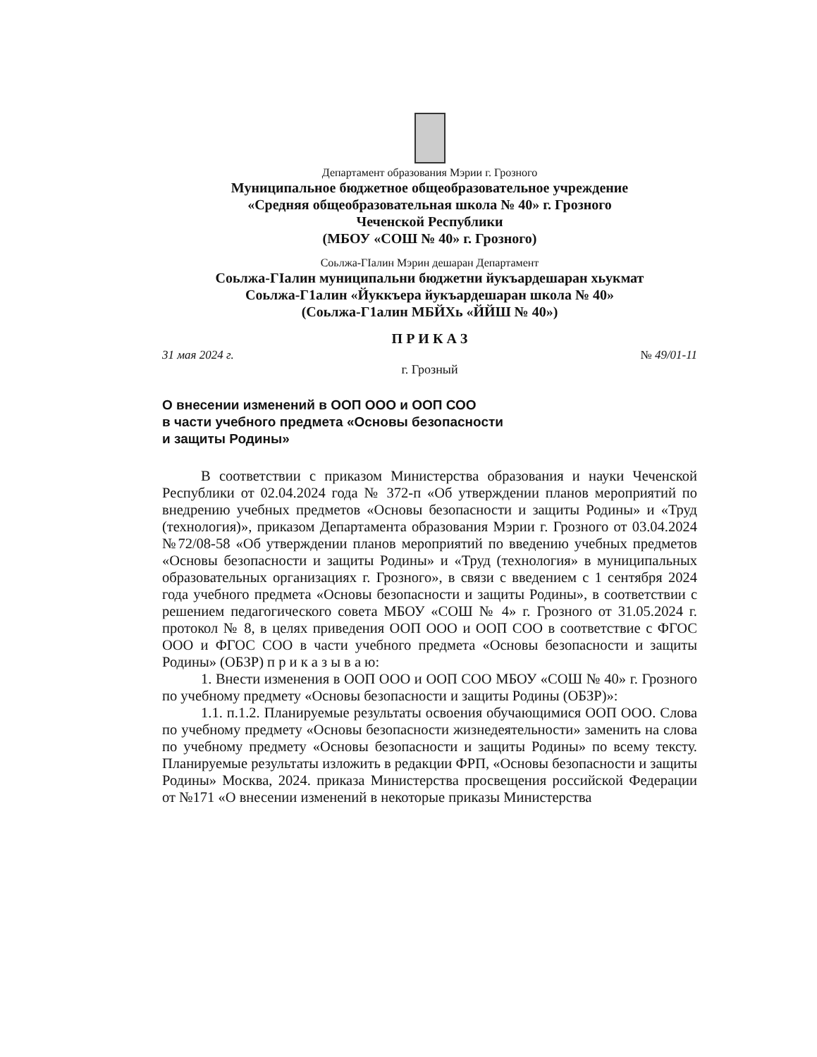Департамент образования Мэрии г. Грозного
Муниципальное бюджетное общеобразовательное учреждение
«Средняя общеобразовательная школа № 40» г. Грозного
Чеченской Республики
(МБОУ «СОШ № 40» г. Грозного)
Соьлжа-ГІалин Мэрин дешаран Департамент
Соьлжа-ГІалин муниципальни бюджетни йукъардешаран хьукмат
Соьлжа-Г1алин «Йуккъера йукъардешаран школа № 40»
(Соьлжа-Г1алин МБЙХь «ЙЙШ № 40»)
П Р И К А З
31 мая 2024 г. № 49/01-11
г. Грозный
О внесении изменений в ООП ООО и ООП СОО
в части учебного предмета «Основы безопасности
и защиты Родины»
В соответствии с приказом Министерства образования и науки Чеченской Республики от 02.04.2024 года № 372-п «Об утверждении планов мероприятий по внедрению учебных предметов «Основы безопасности и защиты Родины» и «Труд (технология)», приказом Департамента образования Мэрии г. Грозного от 03.04.2024 №72/08-58 «Об утверждении планов мероприятий по введению учебных предметов «Основы безопасности и защиты Родины» и «Труд (технология» в муниципальных образовательных организациях г. Грозного», в связи с введением с 1 сентября 2024 года учебного предмета «Основы безопасности и защиты Родины», в соответствии с решением педагогического совета МБОУ «СОШ № 4» г. Грозного от 31.05.2024 г. протокол № 8, в целях приведения ООП ООО и ООП СОО в соответствие с ФГОС ООО и ФГОС СОО в части учебного предмета «Основы безопасности и защиты Родины» (ОБЗР) п р и к а з ы в а ю:
1. Внести изменения в ООП ООО и ООП СОО МБОУ «СОШ № 40» г. Грозного по учебному предмету «Основы безопасности и защиты Родины (ОБЗР)»:
1.1. п.1.2. Планируемые результаты освоения обучающимися ООП ООО. Слова по учебному предмету «Основы безопасности жизнедеятельности» заменить на слова по учебному предмету «Основы безопасности и защиты Родины» по всему тексту. Планируемые результаты изложить в редакции ФРП, «Основы безопасности и защиты Родины» Москва, 2024. приказа Министерства просвещения российской Федерации от №171 «О внесении изменений в некоторые приказы Министерства